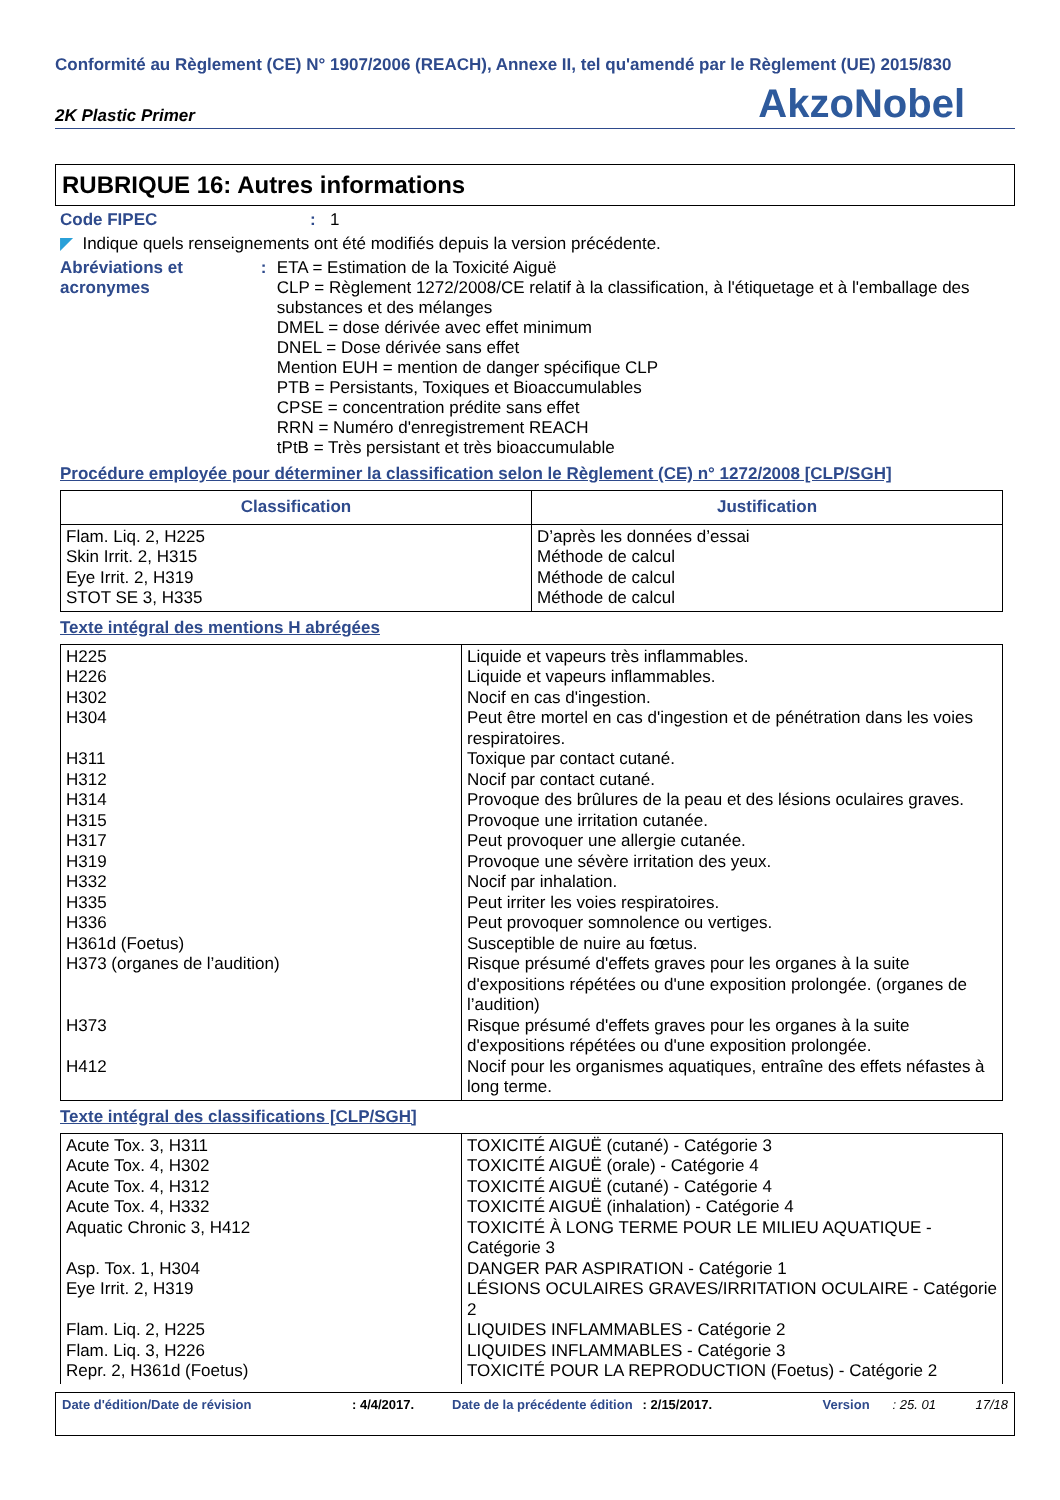Conformité au Règlement (CE) N° 1907/2006 (REACH), Annexe II, tel qu'amendé par le Règlement (UE) 2015/830
2K Plastic Primer AkzoNobel
RUBRIQUE 16: Autres informations
Code FIPEC: 1
◤ Indique quels renseignements ont été modifiés depuis la version précédente.
Abréviations et acronymes: ETA = Estimation de la Toxicité Aiguë
CLP = Règlement 1272/2008/CE relatif à la classification, à l'étiquetage et à l'emballage des substances et des mélanges
DMEL = dose dérivée avec effet minimum
DNEL = Dose dérivée sans effet
Mention EUH = mention de danger spécifique CLP
PTB = Persistants, Toxiques et Bioaccumulables
CPSE = concentration prédite sans effet
RRN = Numéro d'enregistrement REACH
tPtB = Très persistant et très bioaccumulable
Procédure employée pour déterminer la classification selon le Règlement (CE) n° 1272/2008 [CLP/SGH]
| Classification | Justification |
| --- | --- |
| Flam. Liq. 2, H225 Skin Irrit. 2, H315 Eye Irrit. 2, H319 STOT SE 3, H335 | D’après les données d’essai Méthode de calcul Méthode de calcul Méthode de calcul |
Texte intégral des mentions H abrégées
| H225 H226 H302 H304 H311 H312 H314 H315 H317 H319 H332 H335 H336 H361d (Foetus) H373 (organes de l’audition) H373 H412 | Liquide et vapeurs très inflammables. Liquide et vapeurs inflammables. Nocif en cas d'ingestion. Peut être mortel en cas d'ingestion et de pénétration dans les voies respiratoires. Toxique par contact cutané. Nocif par contact cutané. Provoque des brûlures de la peau et des lésions oculaires graves. Provoque une irritation cutanée. Peut provoquer une allergie cutanée. Provoque une sévère irritation des yeux. Nocif par inhalation. Peut irriter les voies respiratoires. Peut provoquer somnolence ou vertiges. Susceptible de nuire au fœtus. Risque présumé d'effets graves pour les organes à la suite d'expositions répétées ou d'une exposition prolongée. (organes de l’audition) Risque présumé d'effets graves pour les organes à la suite d'expositions répétées ou d'une exposition prolongée. Nocif pour les organismes aquatiques, entraîne des effets néfastes à long terme. |
Texte intégral des classifications [CLP/SGH]
| Acute Tox. 3, H311 Acute Tox. 4, H302 Acute Tox. 4, H312 Acute Tox. 4, H332 Aquatic Chronic 3, H412 Asp. Tox. 1, H304 Eye Irrit. 2, H319 Flam. Liq. 2, H225 Flam. Liq. 3, H226 Repr. 2, H361d (Foetus) | TOXICITÉ AIGUË (cutané) - Catégorie 3 TOXICITÉ AIGUË (orale) - Catégorie 4 TOXICITÉ AIGUË (cutané) - Catégorie 4 TOXICITÉ AIGUË (inhalation) - Catégorie 4 TOXICITÉ À LONG TERME POUR LE MILIEU AQUATIQUE - Catégorie 3 DANGER PAR ASPIRATION - Catégorie 1 LÉSIONS OCULAIRES GRAVES/IRRITATION OCULAIRE - Catégorie 2 LIQUIDES INFLAMMABLES - Catégorie 2 LIQUIDES INFLAMMABLES - Catégorie 3 TOXICITÉ POUR LA REPRODUCTION (Foetus) - Catégorie 2 |
Date d'édition/Date de révision: 4/4/2017. Date de la précédente édition: 2/15/2017. Version: 25. 01 17/18